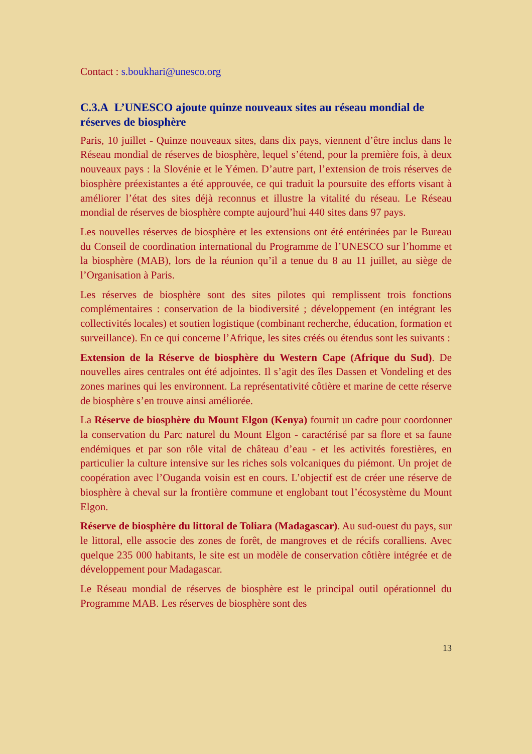Contact : s.boukhari@unesco.org
C.3.A L’UNESCO ajoute quinze nouveaux sites au réseau mondial de réserves de biosphère
Paris, 10 juillet - Quinze nouveaux sites, dans dix pays, viennent d’être inclus dans le Réseau mondial de réserves de biosphère, lequel s’étend, pour la première fois, à deux nouveaux pays : la Slovénie et le Yémen. D’autre part, l’extension de trois réserves de biosphère préexistantes a été approuvée, ce qui traduit la poursuite des efforts visant à améliorer l’état des sites déjà reconnus et illustre la vitalité du réseau. Le Réseau mondial de réserves de biosphère compte aujourd’hui 440 sites dans 97 pays.
Les nouvelles réserves de biosphère et les extensions ont été entérinées par le Bureau du Conseil de coordination international du Programme de l’UNESCO sur l’homme et la biosphère (MAB), lors de la réunion qu’il a tenue du 8 au 11 juillet, au siège de l’Organisation à Paris.
Les réserves de biosphère sont des sites pilotes qui remplissent trois fonctions complémentaires : conservation de la biodiversité ; développement (en intégrant les collectivités locales) et soutien logistique (combinant recherche, éducation, formation et surveillance). En ce qui concerne l’Afrique, les sites créés ou étendus sont les suivants :
Extension de la Réserve de biosphère du Western Cape (Afrique du Sud). De nouvelles aires centrales ont été adjointes. Il s’agit des îles Dassen et Vondeling et des zones marines qui les environnent. La représentativité côtière et marine de cette réserve de biosphère s’en trouve ainsi améliorée.
La Réserve de biosphère du Mount Elgon (Kenya) fournit un cadre pour coordonner la conservation du Parc naturel du Mount Elgon - caractérisé par sa flore et sa faune endémiques et par son rôle vital de château d’eau - et les activités forestières, en particulier la culture intensive sur les riches sols volcaniques du piémont. Un projet de coopération avec l’Ouganda voisin est en cours. L’objectif est de créer une réserve de biosphère à cheval sur la frontière commune et englobant tout l’écosystème du Mount Elgon.
Réserve de biosphère du littoral de Toliara (Madagascar). Au sud-ouest du pays, sur le littoral, elle associe des zones de forêt, de mangroves et de récifs coralliens. Avec quelque 235 000 habitants, le site est un modèle de conservation côtière intégrée et de développement pour Madagascar.
Le Réseau mondial de réserves de biosphère est le principal outil opérationnel du Programme MAB. Les réserves de biosphère sont des
13